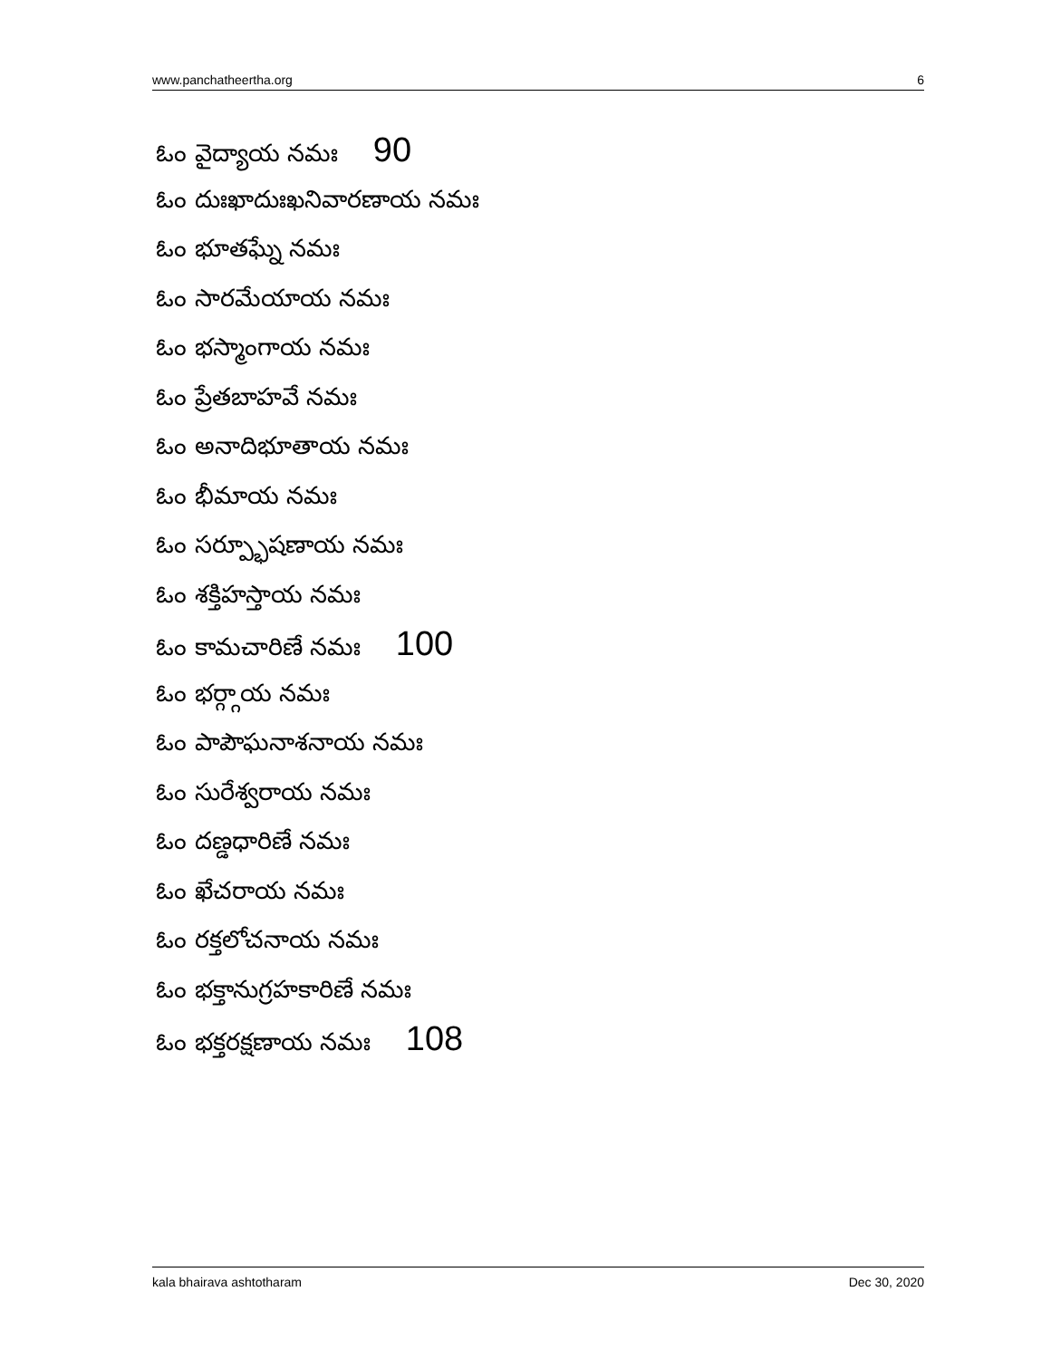www.panchatheertha.org 6
ఓం వైద్యాయ నమః 90
ఓం దుఃఖాదుఃఖనివారణాయ నమః
ఓం భూతఘ్నే నమః
ఓం సారమేయాయ నమః
ఓం భస్మాంగాయ నమః
ఓం ప్రేతబాహవే నమః
ఓం అనాదిభూతాయ నమః
ఓం భీమాయ నమః
ఓం సర్ప్భూషణాయ నమః
ఓం శక్తిహస్తాయ నమః
ఓం కామచారిణే నమః 100
ఓం భర్గ్గాయ నమః
ఓం పాపౌఘనాశనాయ నమః
ఓం సురేశ్వరాయ నమః
ఓం దణ్డధారిణే నమః
ఓం ఖేచరాయ నమః
ఓం రక్తలోచనాయ నమః
ఓం భక్తానుగ్రహకారిణే నమః
ఓం భక్తరక్షణాయ నమః 108
kala bhairava ashtotharam Dec 30, 2020